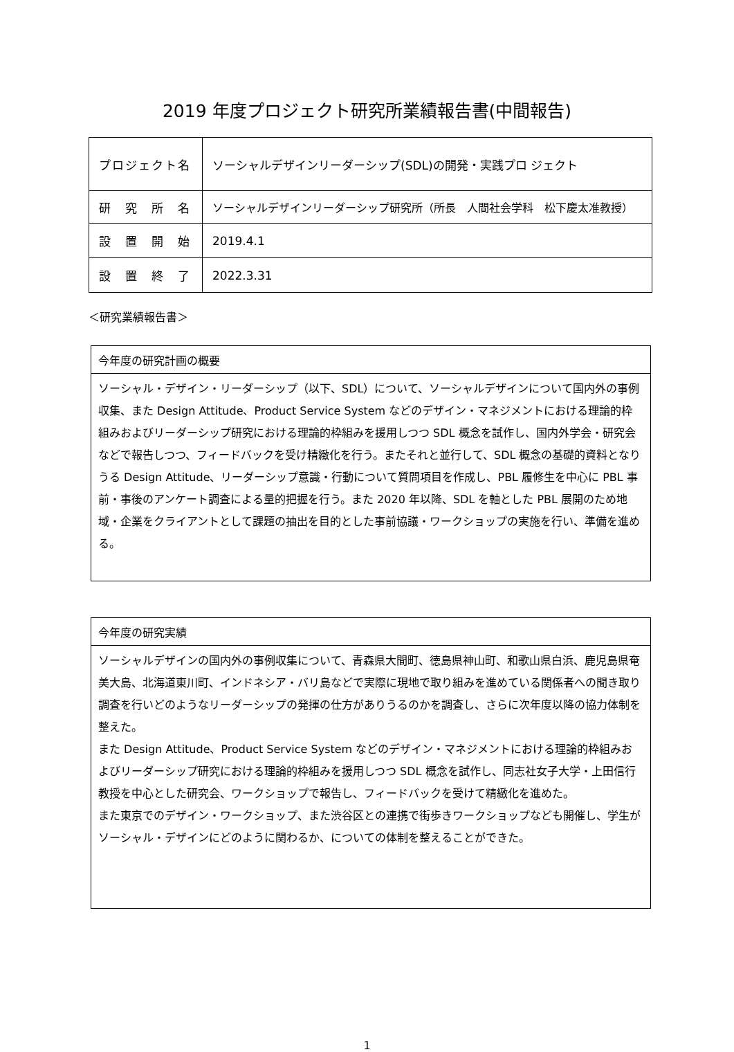2019 年度プロジェクト研究所業績報告書(中間報告)
| プロジェクト名 | ソーシャルデザインリーダーシップ(SDL)の開発・実践プロ ジェクト |
| 研 究 所 名 | ソーシャルデザインリーダーシップ研究所（所長 人間社会学科 松下慶太准教授） |
| 設 置 開 始 | 2019.4.1 |
| 設 置 終 了 | 2022.3.31 |
＜研究業績報告書＞
| 今年度の研究計画の概要 |
| ソーシャル・デザイン・リーダーシップ（以下、SDL）について、ソーシャルデザインについて国内外の事例収集、また Design Attitude、Product Service System などのデザイン・マネジメントにおける理論的枠組みおよびリーダーシップ研究における理論的枠組みを援用しつつ SDL 概念を試作し、国内外学会・研究会などで報告しつつ、フィードバックを受け精緻化を行う。またそれと並行して、SDL 概念の基礎的資料となりうる Design Attitude、リーダーシップ意識・行動について質問項目を作成し、PBL 履修生を中心に PBL 事前・事後のアンケート調査による量的把握を行う。また 2020 年以降、SDL を軸とした PBL 展開のため地域・企業をクライアントとして課題の抽出を目的とした事前協議・ワークショップの実施を行い、準備を進める。 |
| 今年度の研究実績 |
| ソーシャルデザインの国内外の事例収集について、青森県大間町、徳島県神山町、和歌山県白浜、鹿児島県奄美大島、北海道東川町、インドネシア・バリ島などで実際に現地で取り組みを進めている関係者への聞き取り調査を行いどのようなリーダーシップの発揮の仕方がありうるのかを調査し、さらに次年度以降の協力体制を整えた。 また Design Attitude、Product Service System などのデザイン・マネジメントにおける理論的枠組みおよびリーダーシップ研究における理論的枠組みを援用しつつ SDL 概念を試作し、同志社女子大学・上田信行教授を中心とした研究会、ワークショップで報告し、フィードバックを受けて精緻化を進めた。 また東京でのデザイン・ワークショップ、また渋谷区との連携で街歩きワークショップなども開催し、学生がソーシャル・デザインにどのように関わるか、についての体制を整えることができた。 |
1